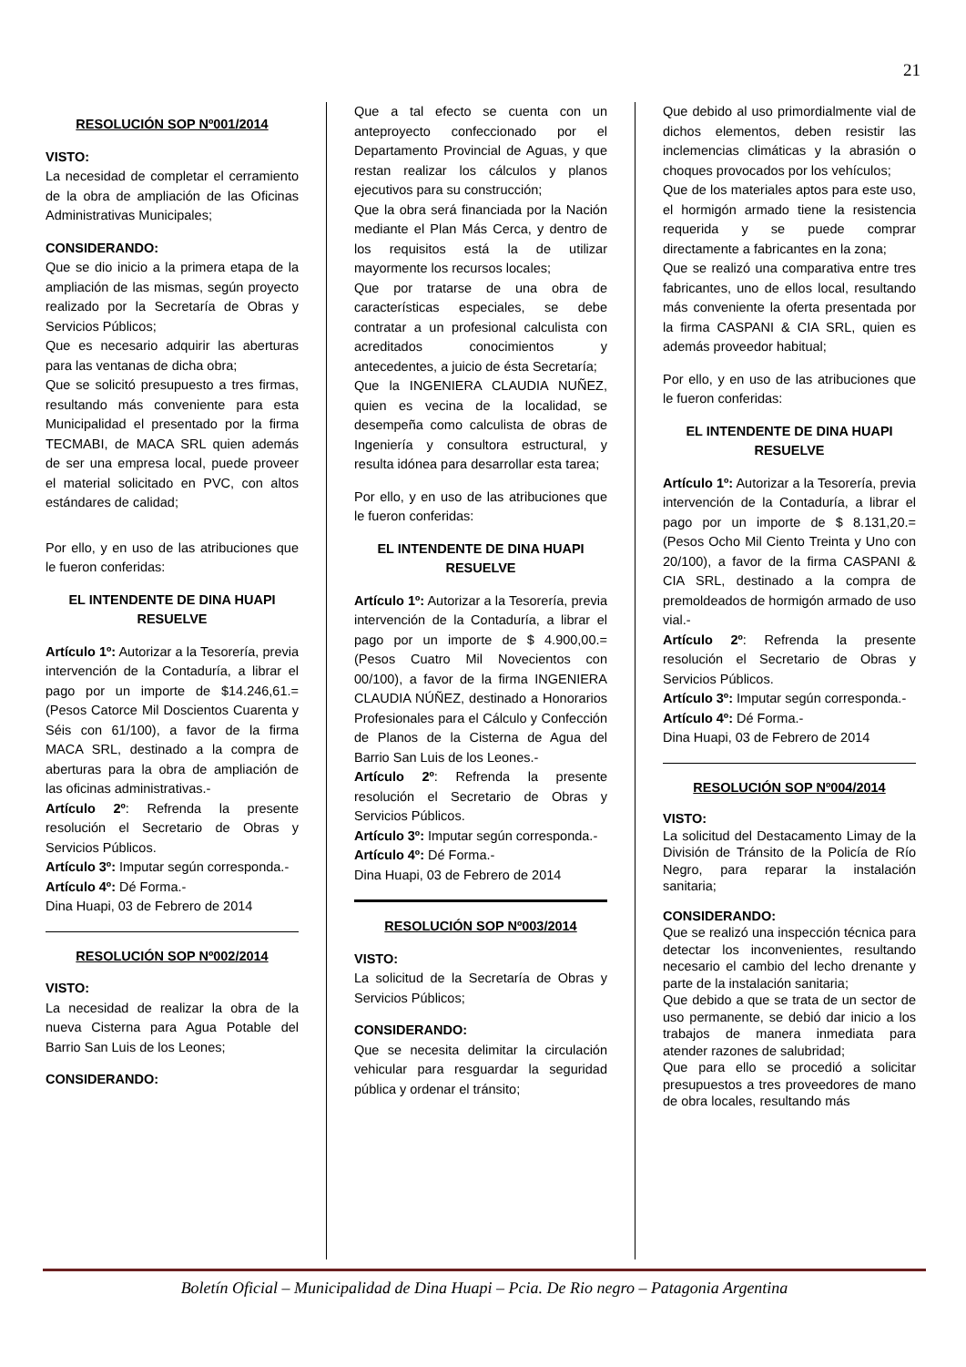21
RESOLUCIÓN SOP Nº001/2014
VISTO:
La necesidad de completar el cerramiento de la obra de ampliación de las Oficinas Administrativas Municipales;
CONSIDERANDO:
Que se dio inicio a la primera etapa de la ampliación de las mismas, según proyecto realizado por la Secretaría de Obras y Servicios Públicos;
Que es necesario adquirir las aberturas para las ventanas de dicha obra;
Que se solicitó presupuesto a tres firmas, resultando más conveniente para esta Municipalidad el presentado por la firma TECMABI, de MACA SRL quien además de ser una empresa local, puede proveer el material solicitado en PVC, con altos estándares de calidad;
Por ello, y en uso de las atribuciones que le fueron conferidas:
EL INTENDENTE DE DINA HUAPI RESUELVE
Artículo 1º: Autorizar a la Tesorería, previa intervención de la Contaduría, a librar el pago por un importe de $14.246,61.= (Pesos Catorce Mil Doscientos Cuarenta y Séis con 61/100), a favor de la firma MACA SRL, destinado a la compra de aberturas para la obra de ampliación de las oficinas administrativas.-
Artículo 2º: Refrenda la presente resolución el Secretario de Obras y Servicios Públicos.
Artículo 3º: Imputar según corresponda.-
Artículo 4º: Dé Forma.-
Dina Huapi, 03 de Febrero de 2014
RESOLUCIÓN SOP Nº002/2014
VISTO:
La necesidad de realizar la obra de la nueva Cisterna para Agua Potable del Barrio San Luis de los Leones;
CONSIDERANDO:
Que a tal efecto se cuenta con un anteproyecto confeccionado por el Departamento Provincial de Aguas, y que restan realizar los cálculos y planos ejecutivos para su construcción;
Que la obra será financiada por la Nación mediante el Plan Más Cerca, y dentro de los requisitos está la de utilizar mayormente los recursos locales;
Que por tratarse de una obra de características especiales, se debe contratar a un profesional calculista con acreditados conocimientos y antecedentes, a juicio de ésta Secretaría;
Que la INGENIERA CLAUDIA NUÑEZ, quien es vecina de la localidad, se desempeña como calculista de obras de Ingeniería y consultora estructural, y resulta idónea para desarrollar esta tarea;
Por ello, y en uso de las atribuciones que le fueron conferidas:
EL INTENDENTE DE DINA HUAPI RESUELVE
Artículo 1º: Autorizar a la Tesorería, previa intervención de la Contaduría, a librar el pago por un importe de $ 4.900,00.= (Pesos Cuatro Mil Novecientos con 00/100), a favor de la firma INGENIERA CLAUDIA NÚÑEZ, destinado a Honorarios Profesionales para el Cálculo y Confección de Planos de la Cisterna de Agua del Barrio San Luis de los Leones.-
Artículo 2º: Refrenda la presente resolución el Secretario de Obras y Servicios Públicos.
Artículo 3º: Imputar según corresponda.-
Artículo 4º: Dé Forma.-
Dina Huapi, 03 de Febrero de 2014
RESOLUCIÓN SOP Nº003/2014
VISTO:
La solicitud de la Secretaría de Obras y Servicios Públicos;
CONSIDERANDO:
Que se necesita delimitar la circulación vehicular para resguardar la seguridad pública y ordenar el tránsito;
Que debido al uso primordialmente vial de dichos elementos, deben resistir las inclemencias climáticas y la abrasión o choques provocados por los vehículos;
Que de los materiales aptos para este uso, el hormigón armado tiene la resistencia requerida y se puede comprar directamente a fabricantes en la zona;
Que se realizó una comparativa entre tres fabricantes, uno de ellos local, resultando más conveniente la oferta presentada por la firma CASPANI & CIA SRL, quien es además proveedor habitual;
Por ello, y en uso de las atribuciones que le fueron conferidas:
EL INTENDENTE DE DINA HUAPI RESUELVE
Artículo 1º: Autorizar a la Tesorería, previa intervención de la Contaduría, a librar el pago por un importe de $ 8.131,20.= (Pesos Ocho Mil Ciento Treinta y Uno con 20/100), a favor de la firma CASPANI & CIA SRL, destinado a la compra de premoldeados de hormigón armado de uso vial.-
Artículo 2º: Refrenda la presente resolución el Secretario de Obras y Servicios Públicos.
Artículo 3º: Imputar según corresponda.-
Artículo 4º: Dé Forma.-
Dina Huapi, 03 de Febrero de 2014
RESOLUCIÓN SOP Nº004/2014
VISTO:
La solicitud del Destacamento Limay de la División de Tránsito de la Policía de Río Negro, para reparar la instalación sanitaria;
CONSIDERANDO:
Que se realizó una inspección técnica para detectar los inconvenientes, resultando necesario el cambio del lecho drenante y parte de la instalación sanitaria;
Que debido a que se trata de un sector de uso permanente, se debió dar inicio a los trabajos de manera inmediata para atender razones de salubridad;
Que para ello se procedió a solicitar presupuestos a tres proveedores de mano de obra locales, resultando más
Boletín Oficial – Municipalidad de Dina Huapi – Pcia. De Rio negro – Patagonia Argentina